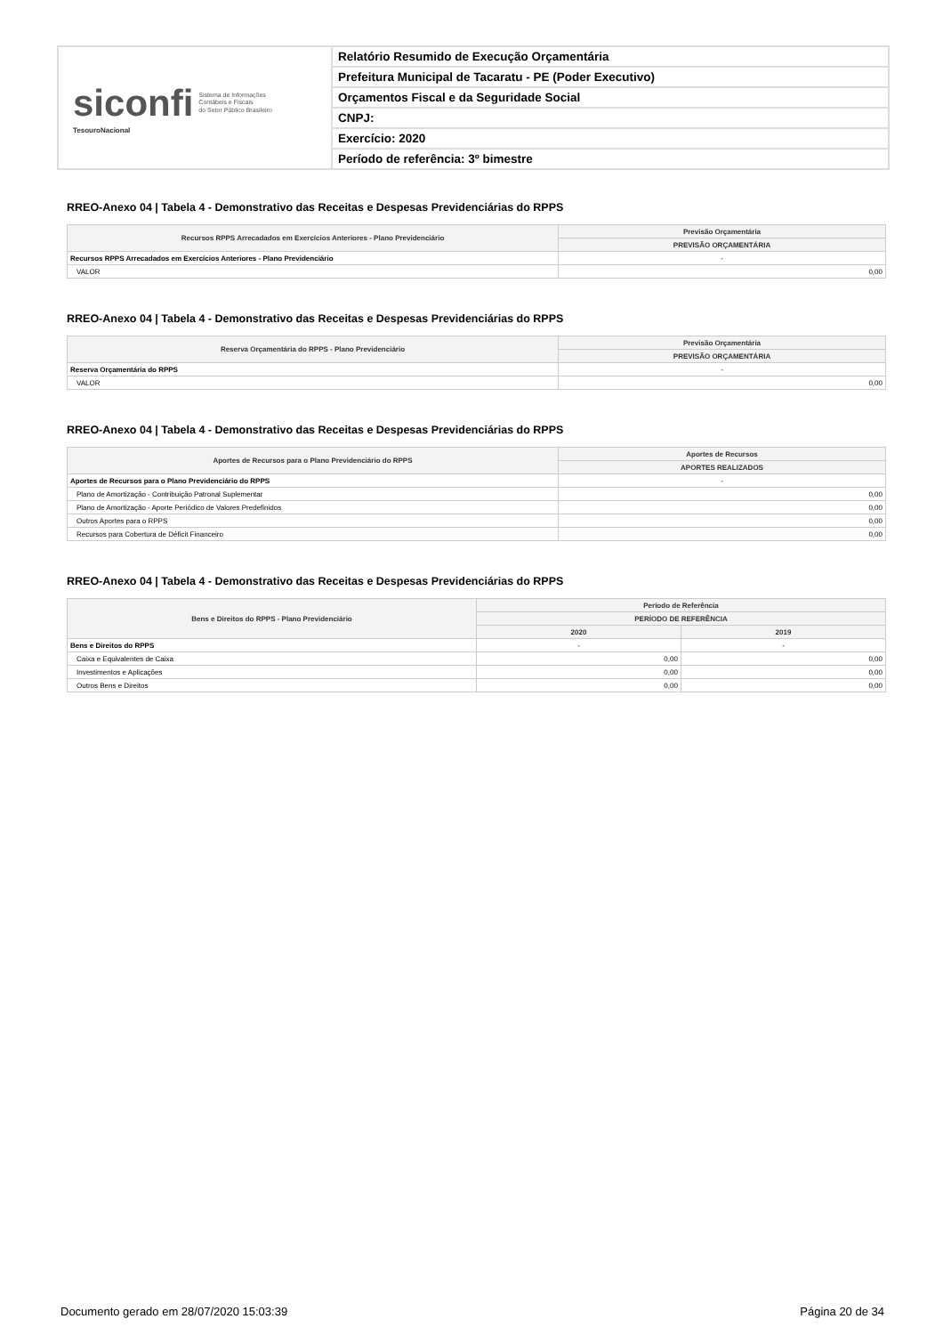siconfi Sistema de Informações
Contábeis e Fiscais
do Setor Público Brasileiro
TesouroNacional
Relatório Resumido de Execução Orçamentária
Prefeitura Municipal de Tacaratu - PE (Poder Executivo)
Orçamentos Fiscal e da Seguridade Social
CNPJ:
Exercício: 2020
Período de referência: 3º bimestre
RREO-Anexo 04 | Tabela 4 - Demonstrativo das Receitas e Despesas Previdenciárias do RPPS
| Recursos RPPS Arrecadados em Exercícios Anteriores - Plano Previdenciário | Previsão Orçamentária |
| --- | --- |
| | PREVISÃO ORÇAMENTÁRIA |
| Recursos RPPS Arrecadados em Exercícios Anteriores - Plano Previdenciário | - |
| VALOR | 0,00 |
RREO-Anexo 04 | Tabela 4 - Demonstrativo das Receitas e Despesas Previdenciárias do RPPS
| Reserva Orçamentária do RPPS - Plano Previdenciário | Previsão Orçamentária |
| --- | --- |
| | PREVISÃO ORÇAMENTÁRIA |
| Reserva Orçamentária do RPPS | - |
| VALOR | 0,00 |
RREO-Anexo 04 | Tabela 4 - Demonstrativo das Receitas e Despesas Previdenciárias do RPPS
| Aportes de Recursos para o Plano Previdenciário do RPPS | Aportes de Recursos |
| --- | --- |
| | APORTES REALIZADOS |
| Aportes de Recursos para o Plano Previdenciário do RPPS | - |
| Plano de Amortização - Contribuição Patronal Suplementar | 0,00 |
| Plano de Amortização - Aporte Periódico de Valores Predefinidos | 0,00 |
| Outros Aportes para o RPPS | 0,00 |
| Recursos para Cobertura de Déficit Financeiro | 0,00 |
RREO-Anexo 04 | Tabela 4 - Demonstrativo das Receitas e Despesas Previdenciárias do RPPS
| Bens e Direitos do RPPS - Plano Previdenciário | Período de Referência | |
| --- | --- | --- |
| | PERÍODO DE REFERÊNCIA | |
| | 2020 | 2019 |
| Bens e Direitos do RPPS | - | - |
| Caixa e Equivalentes de Caixa | 0,00 | 0,00 |
| Investimentos e Aplicações | 0,00 | 0,00 |
| Outros Bens e Direitos | 0,00 | 0,00 |
Documento gerado em 28/07/2020 15:03:39 Página 20 de 34